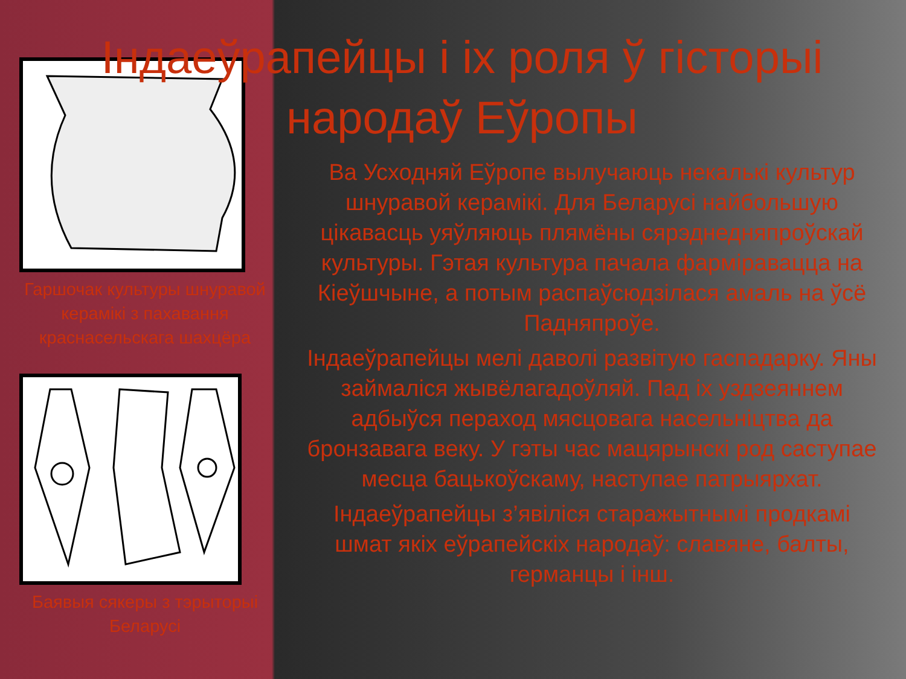Індаеўрапейцы і іх роля ў гісторыі народаў Еўропы
Гаршочак культуры шнуравой керамікі з пахавання краснасельскага шахцёра
Баявыя сякеры з тэрыторыі Беларусі
Ва Усходняй Еўропе вылучаюць некалькі культур шнуравой керамікі. Для Беларусі найбольшую цікавасць уяўляюць плямёны сярэднедняпроўскай культуры. Гэтая культура пачала фарміравацца на Кіеўшчыне, а потым распаўсюдзілася амаль на ўсё Падняпроўе.
Індаеўрапейцы мелі даволі развітую гаспадарку. Яны займаліся жывёлагадоўляй. Пад іх уздзеяннем адбыўся пераход мясцовага насельніцтва да бронзавага веку. У гэты час мацярынскі род саступае месца бацькоўскаму, наступае патрыярхат.
Індаеўрапейцы з’явіліся старажытнымі продкамі шмат якіх еўрапейскіх народаў: славяне, балты, германцы і інш.